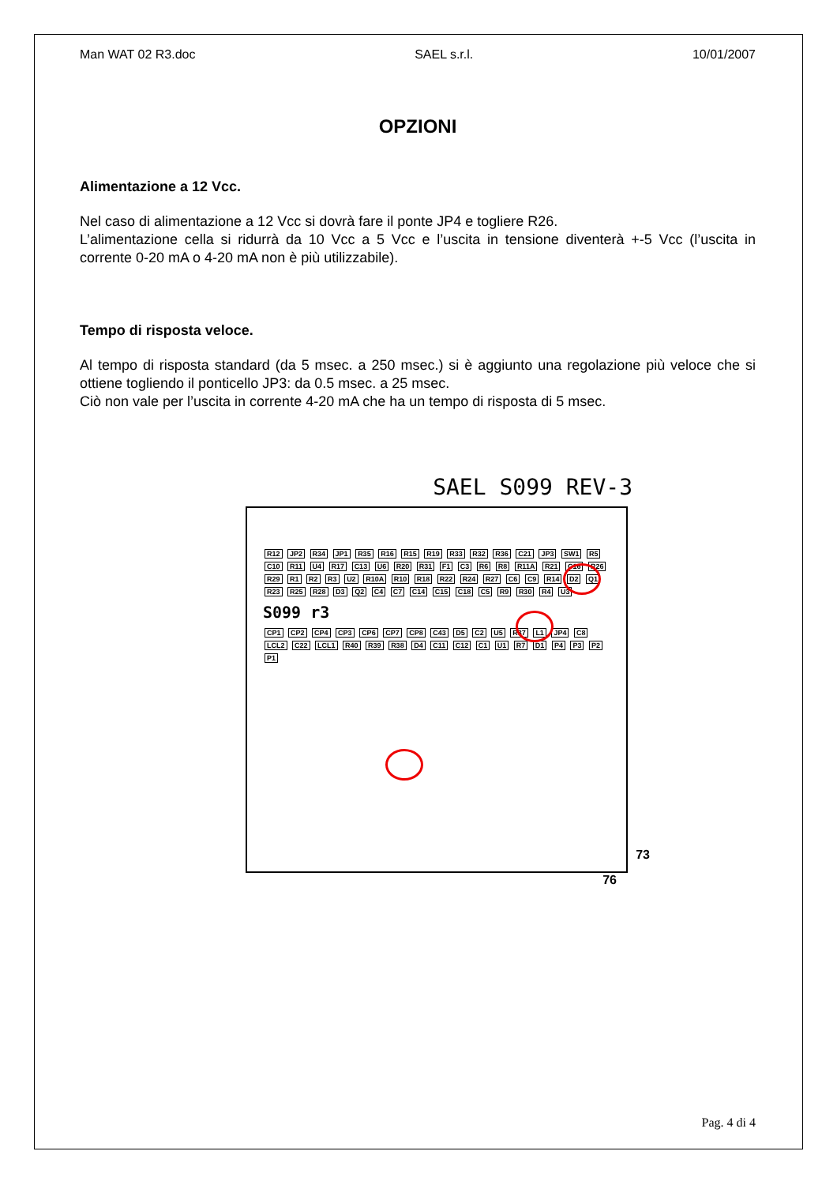Man WAT 02 R3.doc SAEL s.r.l. 10/01/2007
OPZIONI
Alimentazione a 12 Vcc.
Nel caso di alimentazione a 12 Vcc si dovrà fare il ponte JP4 e togliere R26.
L’alimentazione cella si ridurrà da 10 Vcc a 5 Vcc e l’uscita in tensione diventerà +-5 Vcc (l’uscita in corrente 0-20 mA o 4-20 mA non è più utilizzabile).
Tempo di risposta veloce.
Al tempo di risposta standard (da 5 msec. a 250 msec.) si è aggiunto una regolazione più veloce che si ottiene togliendo il ponticello JP3: da 0.5 msec. a 25 msec.
Ciò non vale per l’uscita in corrente 4-20 mA che ha un tempo di risposta di 5 msec.
SAEL S099 REV-3
R12 JP2 R34 JP1 R35 R16 R15 R19 R33 R32 R36 C21 JP3 SW1 R5 C10 R11 U4 R17 C13 U6 R20 R31 F1 C3 R6 R8 R11A R21 C16 R26 R29 R1 R2 R3 U2 R10A R10 R18 R22 R24 R27 C6 C9 R14 D2 Q1 R23 R25 R28 D3 Q2 C4 C7 C14 C15 C18 C5 R9 R30 R4 U3
S099 r3
CP1 CP2 CP4 CP3 CP6 CP7 CP8 C43 D5 C2 U5 R37 L1 JP4 C8 LCL2 C22 LCL1 R40 R39 R38 D4 C11 C12 C1 U1 R7 D1 P4 P3 P2 P1
73
76
Pag. 4 di 4